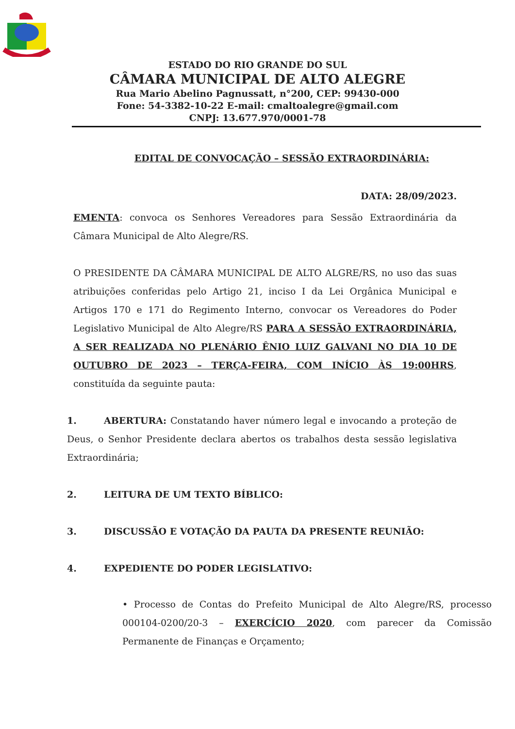ESTADO DO RIO GRANDE DO SUL
CÂMARA MUNICIPAL DE ALTO ALEGRE
Rua Mario Abelino Pagnussatt, n°200, CEP: 99430-000
Fone: 54-3382-10-22 E-mail: cmaltoalegre@gmail.com
CNPJ: 13.677.970/0001-78
EDITAL DE CONVOCAÇÃO – SESSÃO EXTRAORDINÁRIA:
DATA: 28/09/2023.
EMENTA: convoca os Senhores Vereadores para Sessão Extraordinária da Câmara Municipal de Alto Alegre/RS.
O PRESIDENTE DA CÂMARA MUNICIPAL DE ALTO ALGRE/RS, no uso das suas atribuições conferidas pelo Artigo 21, inciso I da Lei Orgânica Municipal e Artigos 170 e 171 do Regimento Interno, convocar os Vereadores do Poder Legislativo Municipal de Alto Alegre/RS PARA A SESSÃO EXTRAORDINÁRIA, A SER REALIZADA NO PLENÁRIO ÊNIO LUIZ GALVANI NO DIA 10 DE OUTUBRO DE 2023 – TERÇA-FEIRA, COM INÍCIO ÀS 19:00HRS, constituída da seguinte pauta:
1. ABERTURA: Constatando haver número legal e invocando a proteção de Deus, o Senhor Presidente declara abertos os trabalhos desta sessão legislativa Extraordinária;
2. LEITURA DE UM TEXTO BÍBLICO:
3. DISCUSSÃO E VOTAÇÃO DA PAUTA DA PRESENTE REUNIÃO:
4. EXPEDIENTE DO PODER LEGISLATIVO:
• Processo de Contas do Prefeito Municipal de Alto Alegre/RS, processo 000104-0200/20-3 – EXERCÍCIO 2020, com parecer da Comissão Permanente de Finanças e Orçamento;